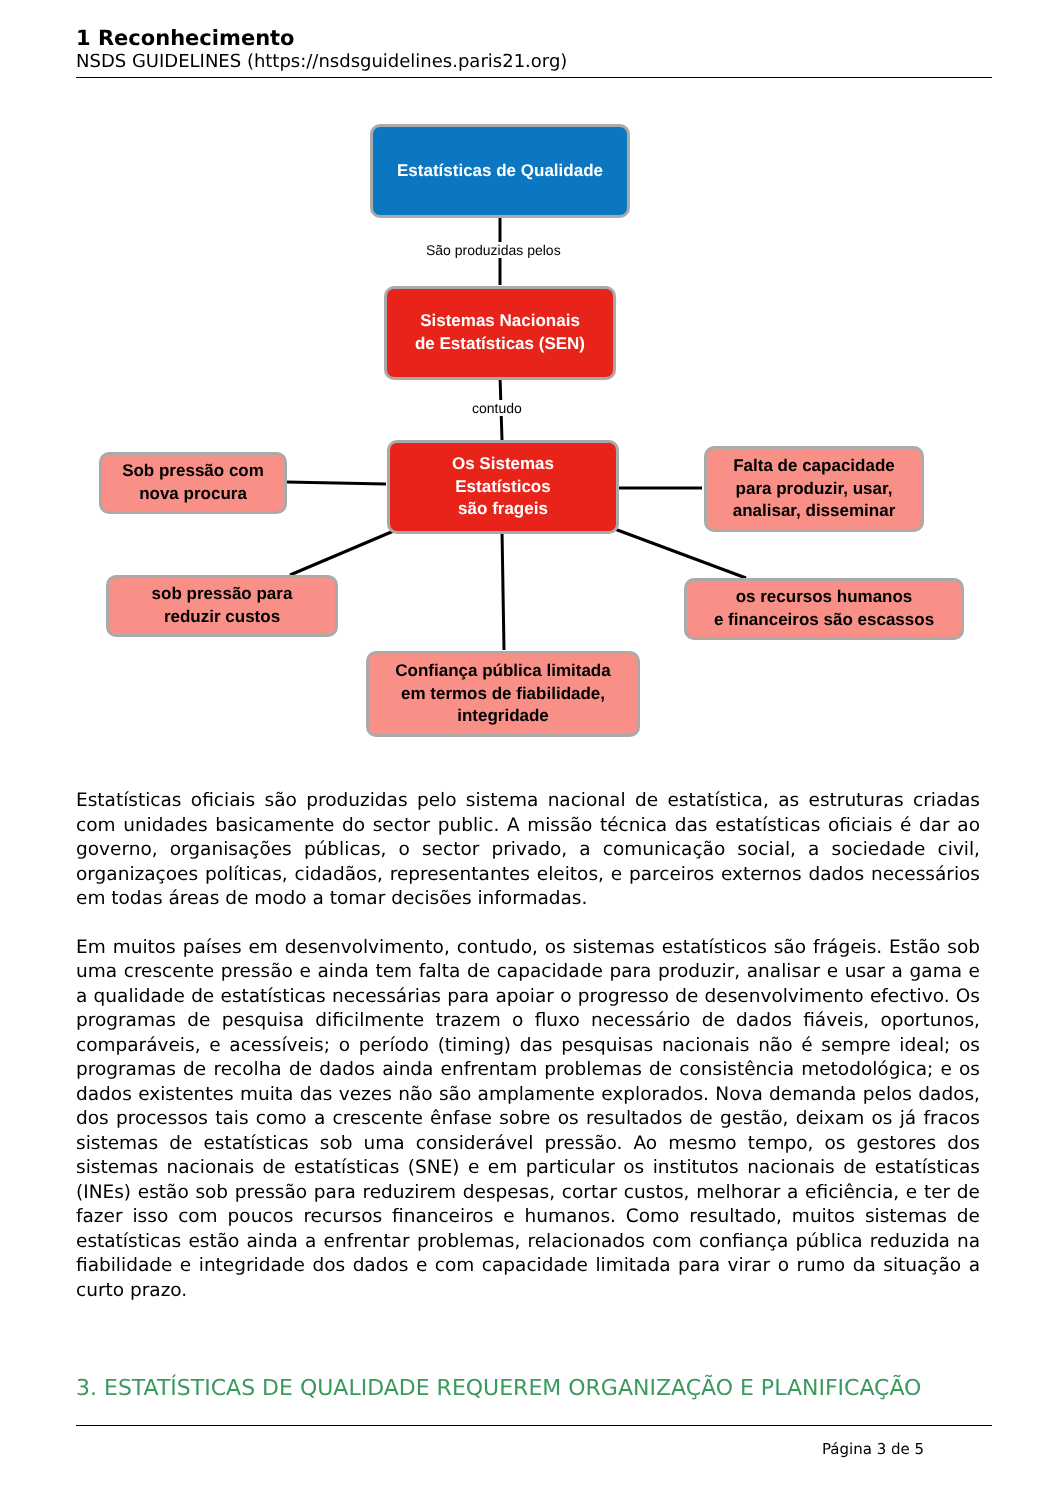1 Reconhecimento
NSDS GUIDELINES (https://nsdsguidelines.paris21.org)
Estatísticas de Qualidade
São produzidas pelos
Sistemas Nacionais
de Estatísticas (SEN)
contudo
Os Sistemas
Estatísticos
são frageis
Sob pressão com
nova procura
Falta de capacidade
para produzir, usar,
analisar, disseminar
sob pressão para
reduzir custos
os recursos humanos
e financeiros são escassos
Confiança pública limitada
em termos de fiabilidade,
integridade
Estatísticas oficiais são produzidas pelo sistema nacional de estatística, as estruturas criadas com unidades basicamente do sector public. A missão técnica das estatísticas oficiais é dar ao governo, organisações públicas, o sector privado, a comunicação social, a sociedade civil, organizaçoes políticas, cidadãos, representantes eleitos, e parceiros externos dados necessários em todas áreas de modo a tomar decisões informadas.
Em muitos países em desenvolvimento, contudo, os sistemas estatísticos são frágeis. Estão sob uma crescente pressão e ainda tem falta de capacidade para produzir, analisar e usar a gama e a qualidade de estatísticas necessárias para apoiar o progresso de desenvolvimento efectivo. Os programas de pesquisa dificilmente trazem o fluxo necessário de dados fiáveis, oportunos, comparáveis, e acessíveis; o período (timing) das pesquisas nacionais não é sempre ideal; os programas de recolha de dados ainda enfrentam problemas de consistência metodológica; e os dados existentes muita das vezes não são amplamente explorados. Nova demanda pelos dados, dos processos tais como a crescente ênfase sobre os resultados de gestão, deixam os já fracos sistemas de estatísticas sob uma considerável pressão. Ao mesmo tempo, os gestores dos sistemas nacionais de estatísticas (SNE) e em particular os institutos nacionais de estatísticas (INEs) estão sob pressão para reduzirem despesas, cortar custos, melhorar a eficiência, e ter de fazer isso com poucos recursos financeiros e humanos. Como resultado, muitos sistemas de estatísticas estão ainda a enfrentar problemas, relacionados com confiança pública reduzida na fiabilidade e integridade dos dados e com capacidade limitada para virar o rumo da situação a curto prazo.
3. ESTATÍSTICAS DE QUALIDADE REQUEREM ORGANIZAÇÃO E PLANIFICAÇÃO
Página 3 de 5